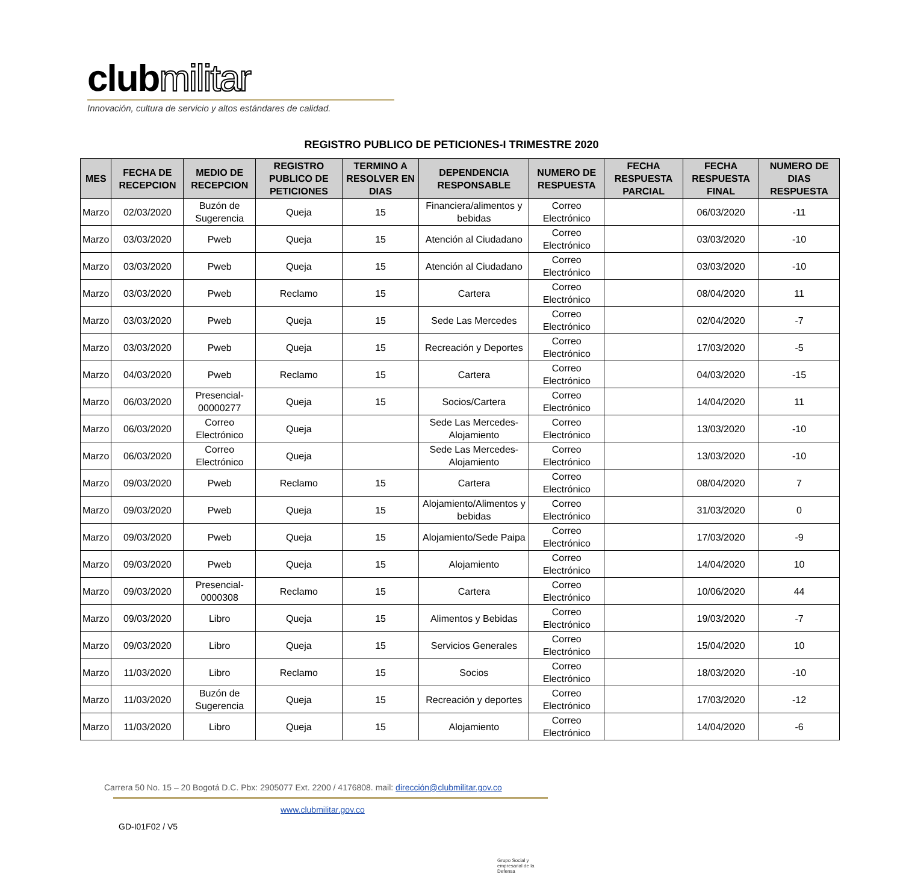clubmilitar
Innovación, cultura de servicio y altos estándares de calidad.
REGISTRO PUBLICO DE PETICIONES-I TRIMESTRE 2020
| MES | FECHA DE RECEPCION | MEDIO DE RECEPCION | REGISTRO PUBLICO DE PETICIONES | TERMINO A RESOLVER EN DIAS | DEPENDENCIA RESPONSABLE | NUMERO DE RESPUESTA | FECHA RESPUESTA PARCIAL | FECHA RESPUESTA FINAL | NUMERO DE DIAS RESPUESTA |
| --- | --- | --- | --- | --- | --- | --- | --- | --- | --- |
| Marzo | 02/03/2020 | Buzón de Sugerencia | Queja | 15 | Financiera/alimentos y bebidas | Correo Electrónico | | 06/03/2020 | -11 |
| Marzo | 03/03/2020 | Pweb | Queja | 15 | Atención al Ciudadano | Correo Electrónico | | 03/03/2020 | -10 |
| Marzo | 03/03/2020 | Pweb | Queja | 15 | Atención al Ciudadano | Correo Electrónico | | 03/03/2020 | -10 |
| Marzo | 03/03/2020 | Pweb | Reclamo | 15 | Cartera | Correo Electrónico | | 08/04/2020 | 11 |
| Marzo | 03/03/2020 | Pweb | Queja | 15 | Sede Las Mercedes | Correo Electrónico | | 02/04/2020 | -7 |
| Marzo | 03/03/2020 | Pweb | Queja | 15 | Recreación y Deportes | Correo Electrónico | | 17/03/2020 | -5 |
| Marzo | 04/03/2020 | Pweb | Reclamo | 15 | Cartera | Correo Electrónico | | 04/03/2020 | -15 |
| Marzo | 06/03/2020 | Presencial-00000277 | Queja | 15 | Socios/Cartera | Correo Electrónico | | 14/04/2020 | 11 |
| Marzo | 06/03/2020 | Correo Electrónico | Queja | | Sede Las Mercedes-Alojamiento | Correo Electrónico | | 13/03/2020 | -10 |
| Marzo | 06/03/2020 | Correo Electrónico | Queja | | Sede Las Mercedes-Alojamiento | Correo Electrónico | | 13/03/2020 | -10 |
| Marzo | 09/03/2020 | Pweb | Reclamo | 15 | Cartera | Correo Electrónico | | 08/04/2020 | 7 |
| Marzo | 09/03/2020 | Pweb | Queja | 15 | Alojamiento/Alimentos y bebidas | Correo Electrónico | | 31/03/2020 | 0 |
| Marzo | 09/03/2020 | Pweb | Queja | 15 | Alojamiento/Sede Paipa | Correo Electrónico | | 17/03/2020 | -9 |
| Marzo | 09/03/2020 | Pweb | Queja | 15 | Alojamiento | Correo Electrónico | | 14/04/2020 | 10 |
| Marzo | 09/03/2020 | Presencial-0000308 | Reclamo | 15 | Cartera | Correo Electrónico | | 10/06/2020 | 44 |
| Marzo | 09/03/2020 | Libro | Queja | 15 | Alimentos y Bebidas | Correo Electrónico | | 19/03/2020 | -7 |
| Marzo | 09/03/2020 | Libro | Queja | 15 | Servicios Generales | Correo Electrónico | | 15/04/2020 | 10 |
| Marzo | 11/03/2020 | Libro | Reclamo | 15 | Socios | Correo Electrónico | | 18/03/2020 | -10 |
| Marzo | 11/03/2020 | Buzón de Sugerencia | Queja | 15 | Recreación y deportes | Correo Electrónico | | 17/03/2020 | -12 |
| Marzo | 11/03/2020 | Libro | Queja | 15 | Alojamiento | Correo Electrónico | | 14/04/2020 | -6 |
Carrera 50 No. 15 – 20 Bogotá D.C. Pbx: 2905077 Ext. 2200 / 4176808. mail: dirección@clubmilitar.gov.co
www.clubmilitar.gov.co
GD-I01F02 / V5
Grupo Social y empresarial de la Defensa